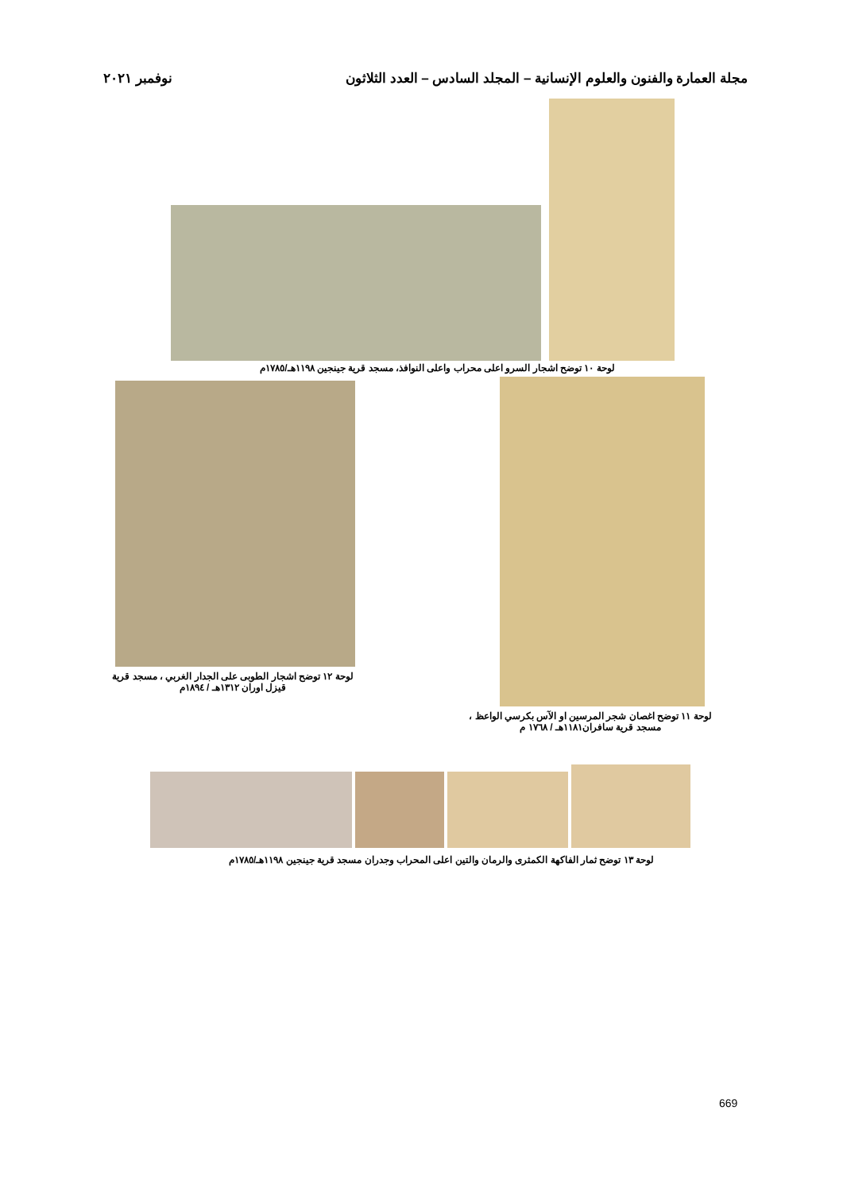مجلة العمارة والفنون والعلوم الإنسانية – المجلد السادس – العدد الثلاثون نوفمبر ٢٠٢١
لوحة ١٠ توضح اشجار السرو اعلى محراب واعلى النوافذ، مسجد قرية جينجين ١١٩٨هـ/١٧٨٥م
لوحة ١١ توضح اغصان شجر المرسين او الآس بكرسي الواعظ ،
مسجد قرية سافران١١٨١هـ / ١٧٦٨ م
لوحة ١٢ توضح اشجار الطوبى على الجدار الغربي ، مسجد قرية
قيزل اوران ١٣١٢هـ / ١٨٩٤م
لوحة ١٣ توضح ثمار الفاكهة الكمثرى والرمان والتين اعلى المحراب وجدران مسجد قرية جينجين ١١٩٨هـ/١٧٨٥م
669